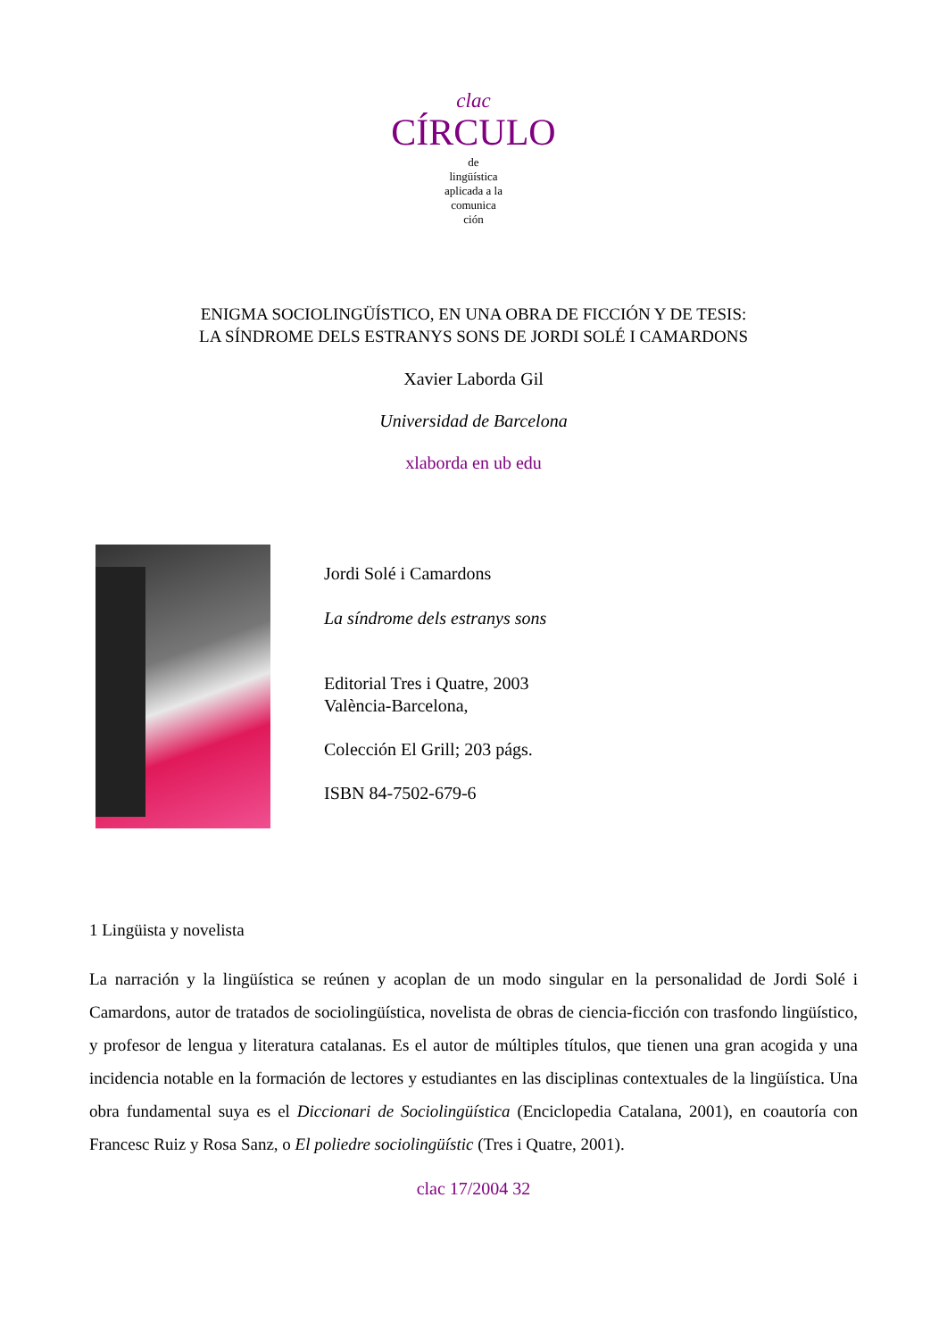clac
CÍRCULO
de
lingüística
aplicada a la
comunica
ción
ENIGMA SOCIOLINGÜÍSTICO, EN UNA OBRA DE FICCIÓN Y DE TESIS:
LA SÍNDROME DELS ESTRANYS SONS DE JORDI SOLÉ I CAMARDONS
Xavier Laborda Gil
Universidad de Barcelona
xlaborda en ub edu
Jordi Solé i Camardons
La síndrome dels estranys sons
Editorial Tres i Quatre, 2003
València-Barcelona,
Colección El Grill; 203 págs.
ISBN 84-7502-679-6
1 Lingüista y novelista
La narración y la lingüística se reúnen y acoplan de un modo singular en la personalidad de Jordi Solé i Camardons, autor de tratados de sociolingüística, novelista de obras de ciencia-ficción con trasfondo lingüístico, y profesor de lengua y literatura catalanas. Es el autor de múltiples títulos, que tienen una gran acogida y una incidencia notable en la formación de lectores y estudiantes en las disciplinas contextuales de la lingüística. Una obra fundamental suya es el Diccionari de Sociolingüística (Enciclopedia Catalana, 2001), en coautoría con Francesc Ruiz y Rosa Sanz, o El poliedre sociolingüístic (Tres i Quatre, 2001).
clac 17/2004 32